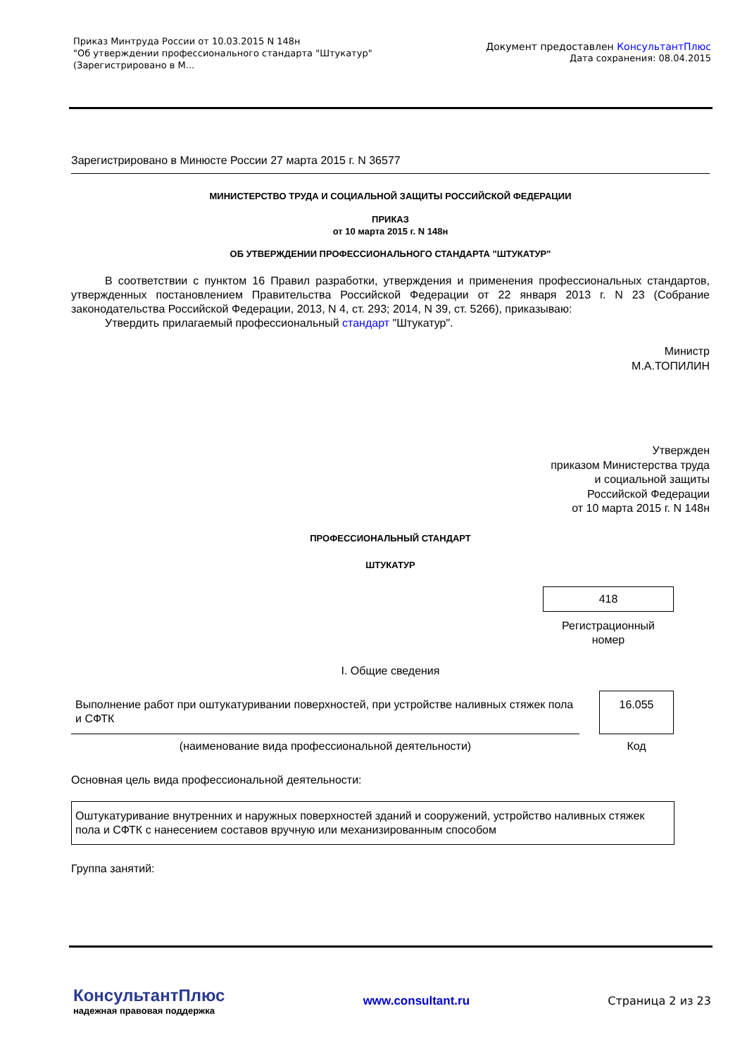Приказ Минтруда России от 10.03.2015 N 148н
"Об утверждении профессионального стандарта "Штукатур"
(Зарегистрировано в М...
Документ предоставлен КонсультантПлюс
Дата сохранения: 08.04.2015
Зарегистрировано в Минюсте России 27 марта 2015 г. N 36577
МИНИСТЕРСТВО ТРУДА И СОЦИАЛЬНОЙ ЗАЩИТЫ РОССИЙСКОЙ ФЕДЕРАЦИИ
ПРИКАЗ
от 10 марта 2015 г. N 148н
ОБ УТВЕРЖДЕНИИ ПРОФЕССИОНАЛЬНОГО СТАНДАРТА "ШТУКАТУР"
В соответствии с пунктом 16 Правил разработки, утверждения и применения профессиональных стандартов, утвержденных постановлением Правительства Российской Федерации от 22 января 2013 г. N 23 (Собрание законодательства Российской Федерации, 2013, N 4, ст. 293; 2014, N 39, ст. 5266), приказываю:
Утвердить прилагаемый профессиональный стандарт "Штукатур".
Министр
М.А.ТОПИЛИН
Утвержден
приказом Министерства труда
и социальной защиты
Российской Федерации
от 10 марта 2015 г. N 148н
ПРОФЕССИОНАЛЬНЫЙ СТАНДАРТ
ШТУКАТУР
418
Регистрационный
номер
I. Общие сведения
| Выполнение работ при оштукатуривании поверхностей, при устройстве наливных стяжек пола и СФТК | | 16.055 |
| (наименование вида профессиональной деятельности) | | Код |
Основная цель вида профессиональной деятельности:
Оштукатуривание внутренних и наружных поверхностей зданий и сооружений, устройство наливных стяжек пола и СФТК с нанесением составов вручную или механизированным способом
Группа занятий:
КонсультантПлюс
надежная правовая поддержка
www.consultant.ru Страница 2 из 23